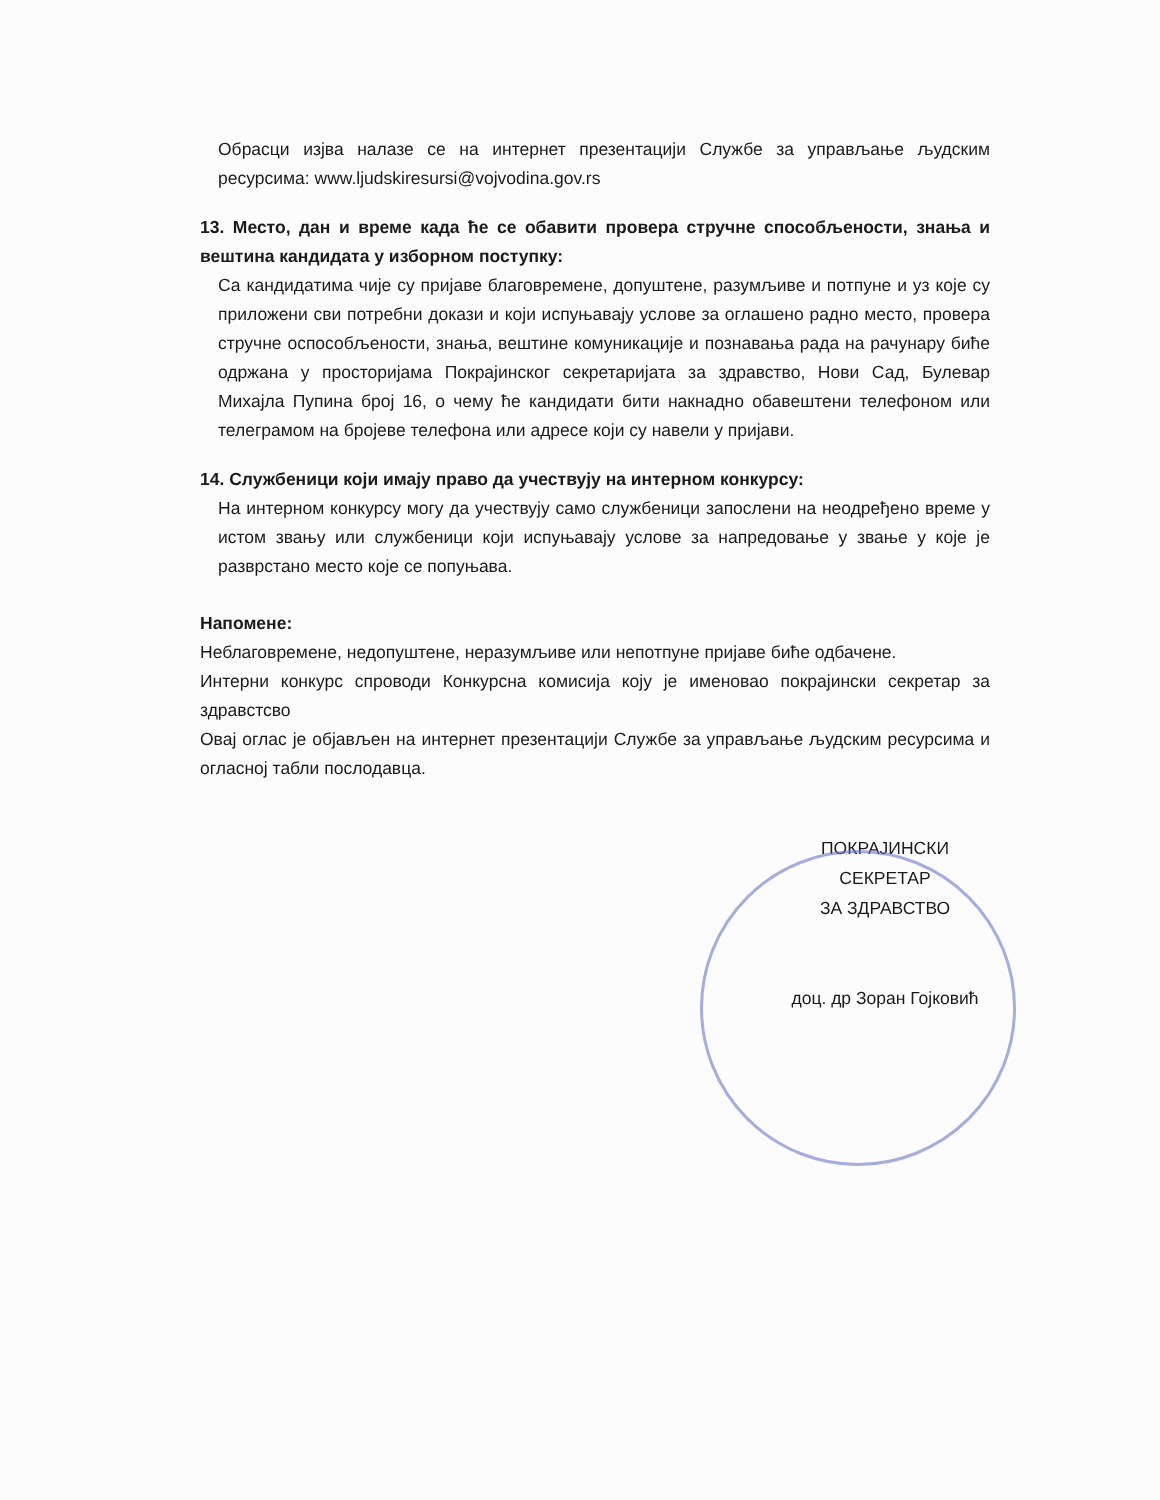Обрасци изјва налазе се на интернет презентацији Службе за управљање људским ресурсима: www.ljudskiresursi@vojvodina.gov.rs
13. Место, дан и време када ће се обавити провера стручне способљености, знања и вештина кандидата у изборном поступку:
Са кандидатима чије су пријаве благовремене, допуштене, разумљиве и потпуне и уз које су приложени сви потребни докази и који испуњавају услове за оглашено радно место, провера стручне оспособљености, знања, вештине комуникације и познавања рада на рачунару биће одржана у просторијама Покрајинског секретаријата за здравство, Нови Сад, Булевар Михајла Пупина број 16, о чему ће кандидати бити накнадно обавештени телефоном или телеграмом на бројеве телефона или адресе који су навели у пријави.
14. Службеници који имају право да учествују на интерном конкурсу:
На интерном конкурсу могу да учествују само службеници запослени на неодређено време у истом звању или службеници који испуњавају услове за напредовање у звање у које је разврстано место које се попуњава.
Напомене:
Неблаговремене, недопуштене, неразумљиве или непотпуне пријаве биће одбачене.
Интерни конкурс спроводи Конкурсна комисија коју је именовао покрајински секретар за здравстсво
Овај оглас је објављен на интернет презентацији Службе за управљање људским ресурсима и огласној табли послодавца.
ПОКРАЈИНСКИ СЕКРЕТАР
ЗА ЗДРАВСТВО
доц. др Зоран Гојковић